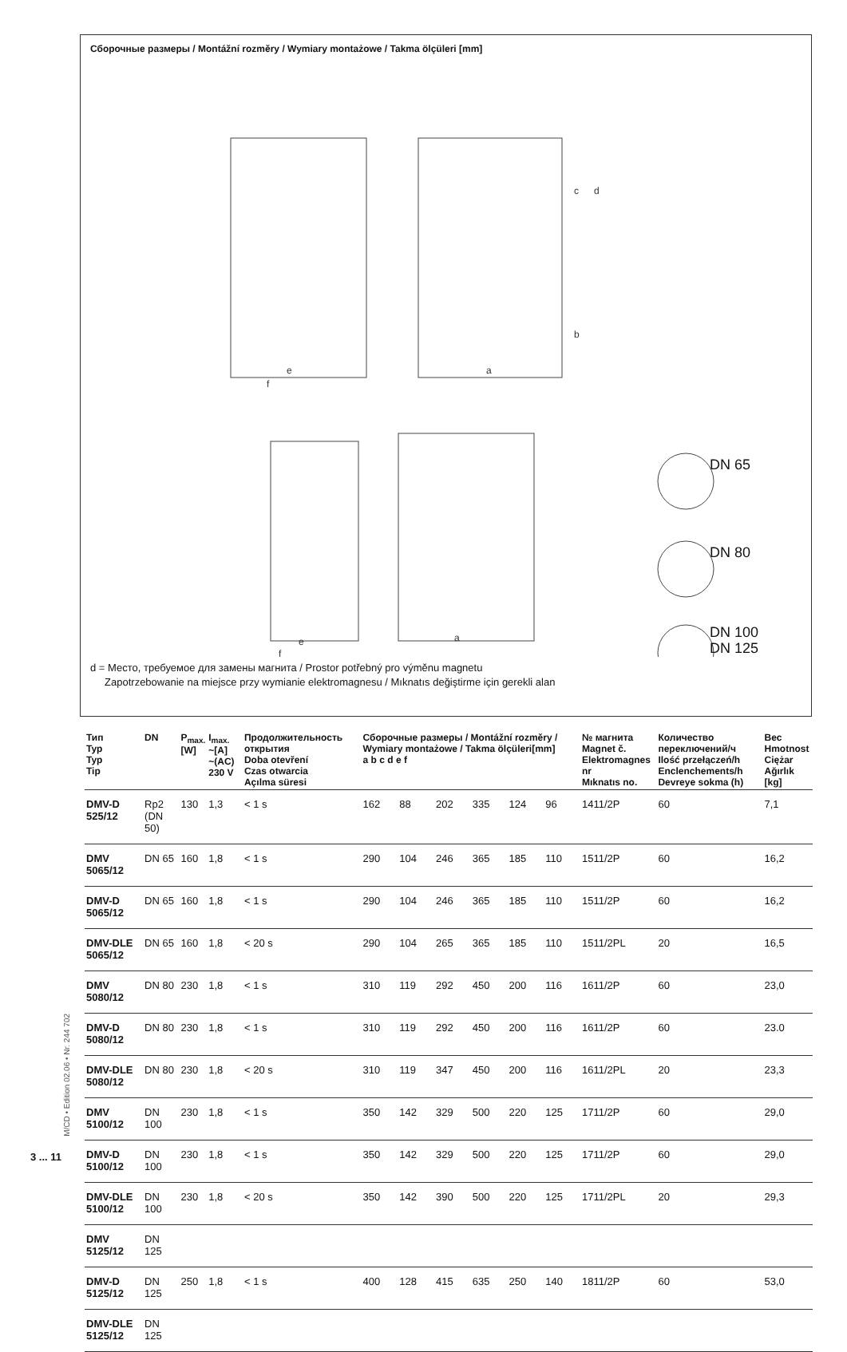Сборочные размеры / Montážní rozměry / Wymiary montażowe / Takma ölçüleri [mm]
e
f
a
c
d
b
e
f
a
DN 65
DN 80
DN 100
DN 125
d = Место, требуемое для замены магнита / Prostor potřebný pro výměnu magnetu
Zapotrzebowanie na miejsce przy wymianie elektromagnesu / Mıknatıs değiştirme için gerekli alan
| Тип Typ Typ Tip | DN | P<sub>max.</sub> [W] | I<sub>max.</sub> ~[A] ~(AC) 230 V | Продолжительность открытия Doba otevření Czas otwarcia Açılma süresi | Сборочные размеры / Montážní rozměry / Wymiary montażowe / Takma ölçüleri[mm] a b c d e f | | | | | | № магнита Magnet č. Elektromagnes nr Mıknatıs no. | Количество переключений/ч Ilość przełączeń/h Enclenchements/h Devreye sokma (h) | Вес Hmotnost Ciężar Ağırlık [kg] |
| --- | --- | --- | --- | --- | --- | --- | --- | --- | --- | --- | --- | --- | --- |
| DMV-D 525/12 | Rp2 (DN 50) | 130 | 1,3 | < 1 s | 162 | 88 | 202 | 335 | 124 | 96 | 1411/2P | 60 | 7,1 |
| DMV 5065/12 | DN 65 | 160 | 1,8 | < 1 s | 290 | 104 | 246 | 365 | 185 | 110 | 1511/2P | 60 | 16,2 |
| DMV-D 5065/12 | DN 65 | 160 | 1,8 | < 1 s | 290 | 104 | 246 | 365 | 185 | 110 | 1511/2P | 60 | 16,2 |
| DMV-DLE 5065/12 | DN 65 | 160 | 1,8 | < 20 s | 290 | 104 | 265 | 365 | 185 | 110 | 1511/2PL | 20 | 16,5 |
| DMV 5080/12 | DN 80 | 230 | 1,8 | < 1 s | 310 | 119 | 292 | 450 | 200 | 116 | 1611/2P | 60 | 23,0 |
| DMV-D 5080/12 | DN 80 | 230 | 1,8 | < 1 s | 310 | 119 | 292 | 450 | 200 | 116 | 1611/2P | 60 | 23.0 |
| DMV-DLE 5080/12 | DN 80 | 230 | 1,8 | < 20 s | 310 | 119 | 347 | 450 | 200 | 116 | 1611/2PL | 20 | 23,3 |
| DMV 5100/12 | DN 100 | 230 | 1,8 | < 1 s | 350 | 142 | 329 | 500 | 220 | 125 | 1711/2P | 60 | 29,0 |
| DMV-D 5100/12 | DN 100 | 230 | 1,8 | < 1 s | 350 | 142 | 329 | 500 | 220 | 125 | 1711/2P | 60 | 29,0 |
| DMV-DLE 5100/12 | DN 100 | 230 | 1,8 | < 20 s | 350 | 142 | 390 | 500 | 220 | 125 | 1711/2PL | 20 | 29,3 |
| DMV 5125/12 | DN 125 | | | | | | | | | | | | |
| DMV-D 5125/12 | DN 125 | 250 | 1,8 | < 1 s | 400 | 128 | 415 | 635 | 250 | 140 | 1811/2P | 60 | 53,0 |
| DMV-DLE 5125/12 | DN 125 | | | | | | | | | | | | |
M/CD • Edition 02.06 • Nr. 244 702
3 ... 11